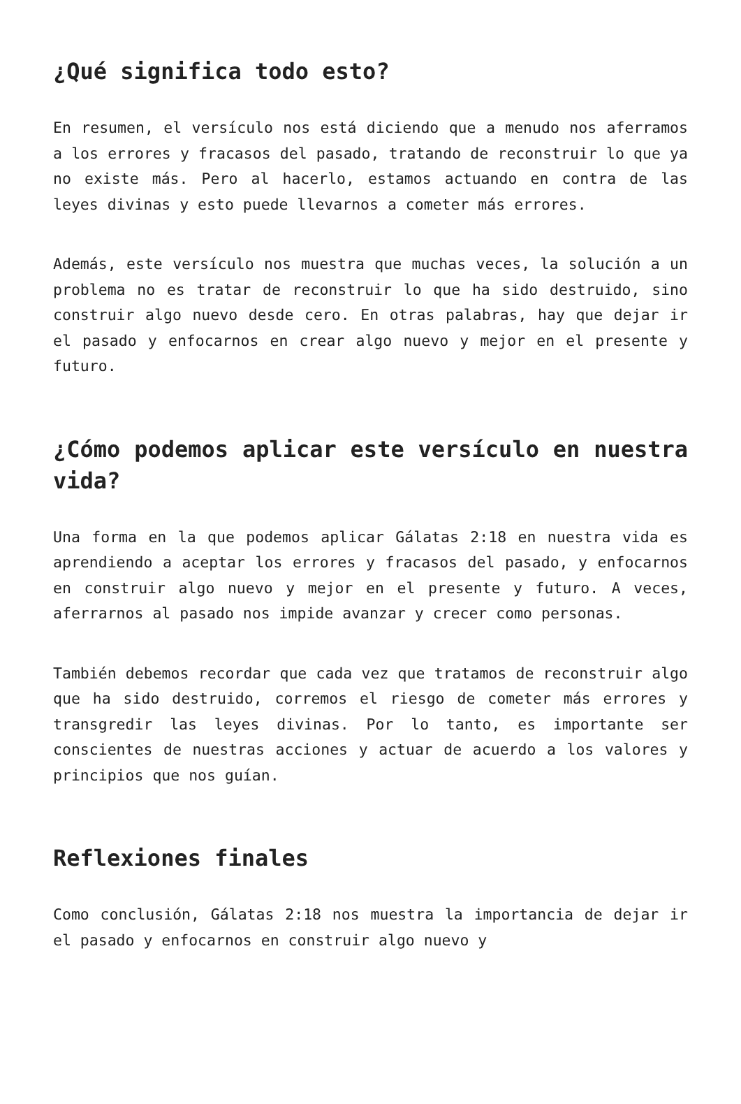¿Qué significa todo esto?
En resumen, el versículo nos está diciendo que a menudo nos aferramos a los errores y fracasos del pasado, tratando de reconstruir lo que ya no existe más. Pero al hacerlo, estamos actuando en contra de las leyes divinas y esto puede llevarnos a cometer más errores.
Además, este versículo nos muestra que muchas veces, la solución a un problema no es tratar de reconstruir lo que ha sido destruido, sino construir algo nuevo desde cero. En otras palabras, hay que dejar ir el pasado y enfocarnos en crear algo nuevo y mejor en el presente y futuro.
¿Cómo podemos aplicar este versículo en nuestra vida?
Una forma en la que podemos aplicar Gálatas 2:18 en nuestra vida es aprendiendo a aceptar los errores y fracasos del pasado, y enfocarnos en construir algo nuevo y mejor en el presente y futuro. A veces, aferrarnos al pasado nos impide avanzar y crecer como personas.
También debemos recordar que cada vez que tratamos de reconstruir algo que ha sido destruido, corremos el riesgo de cometer más errores y transgredir las leyes divinas. Por lo tanto, es importante ser conscientes de nuestras acciones y actuar de acuerdo a los valores y principios que nos guían.
Reflexiones finales
Como conclusión, Gálatas 2:18 nos muestra la importancia de dejar ir el pasado y enfocarnos en construir algo nuevo y